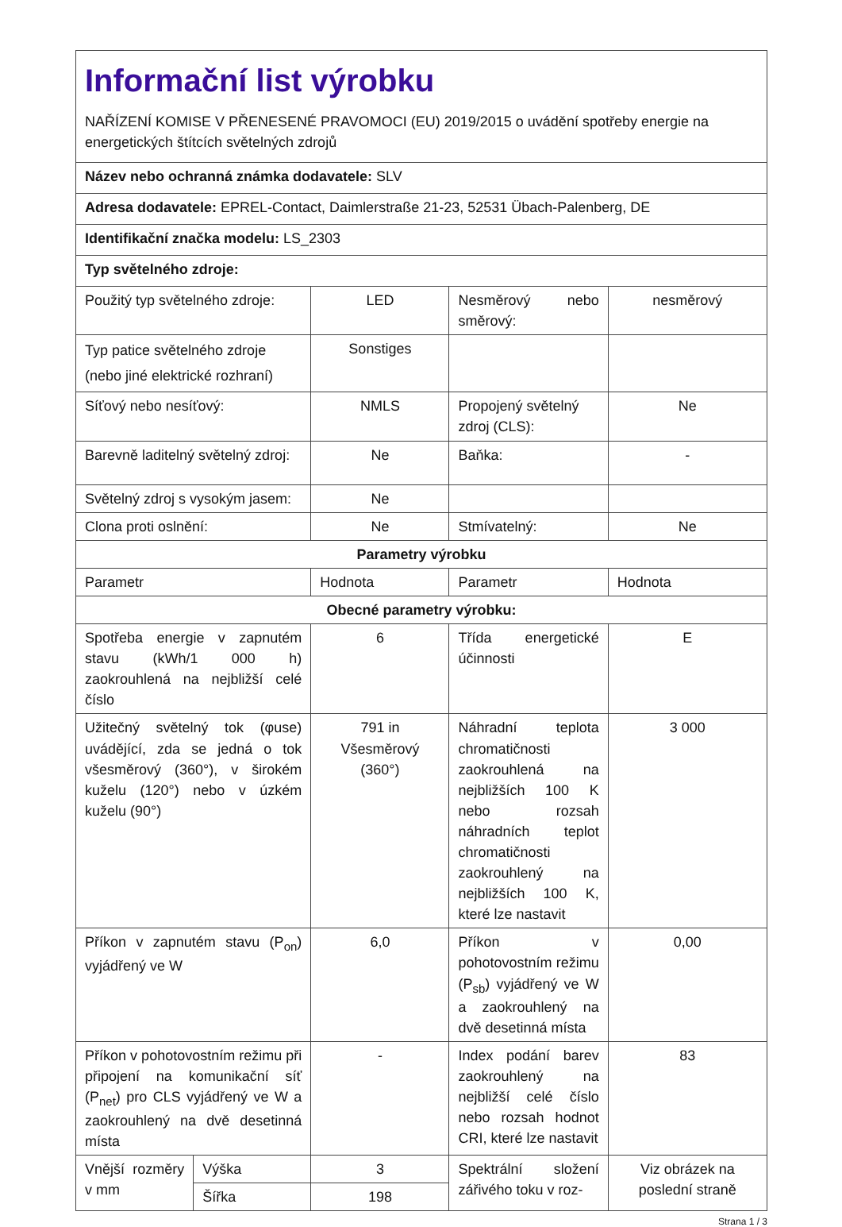| Informační list výrobku NAŘÍZENÍ KOMISE V PŘENESENÉ PRAVOMOCI (EU) 2019/2015 o uvádění spotřeby energie na energetických štítcích světelných zdrojů | | | | |
| Název nebo ochranná známka dodavatele: SLV | | | | |
| Adresa dodavatele: EPREL-Contact, Daimlerstraße 21-23, 52531 Übach-Palenberg, DE | | | | |
| Identifikační značka modelu: LS_2303 | | | | |
| Typ světelného zdroje: | | | | |
| Použitý typ světelného zdroje: | | LED | Nesměrový nebo směrový: | nesměrový |
| Typ patice světelného zdroje (nebo jiné elektrické rozhraní) | | Sonstiges | | |
| Síťový nebo nesíťový: | | NMLS | Propojený světelný zdroj (CLS): | Ne |
| Barevně laditelný světelný zdroj: | | Ne | Baňka: | - |
| Světelný zdroj s vysokým jasem: | | Ne | | |
| Clona proti oslnění: | | Ne | Stmívatelný: | Ne |
| Parametry výrobku | | | | |
| Parametr | | Hodnota | Parametr | Hodnota |
| Obecné parametry výrobku: | | | | |
| Spotřeba energie v zapnutém stavu (kWh/1 000 h) zaokrouhlená na nejbližší celé číslo | | 6 | Třída energetické účinnosti | E |
| Užitečný světelný tok (φuse) uvádějící, zda se jedná o tok všesměrový (360°), v širokém kuželu (120°) nebo v úzkém kuželu (90°) | | 791 in Všesměrový (360°) | Náhradní teplota chromatičnosti zaokrouhlená na nejbližších 100 K nebo rozsah náhradních teplot chromatičnosti zaokrouhlený na nejbližších 100 K, které lze nastavit | 3 000 |
| Příkon v zapnutém stavu (P<sub>on</sub>) vyjádřený ve W | | 6,0 | Příkon v pohotovostním režimu (P<sub>sb</sub>) vyjádřený ve W a zaokrouhlený na dvě desetinná místa | 0,00 |
| Příkon v pohotovostním režimu při připojení na komunikační síť (P<sub>net</sub>) pro CLS vyjádřený ve W a zaokrouhlený na dvě desetinná místa | | - | Index podání barev zaokrouhlený na nejbližší celé číslo nebo rozsah hodnot CRI, které lze nastavit | 83 |
| Vnější rozměry v mm | Výška | 3 | Spektrální složení zářivého toku v roz- | Viz obrázek na poslední straně |
| | Šířka | 198 | | |
Strana 1 / 3